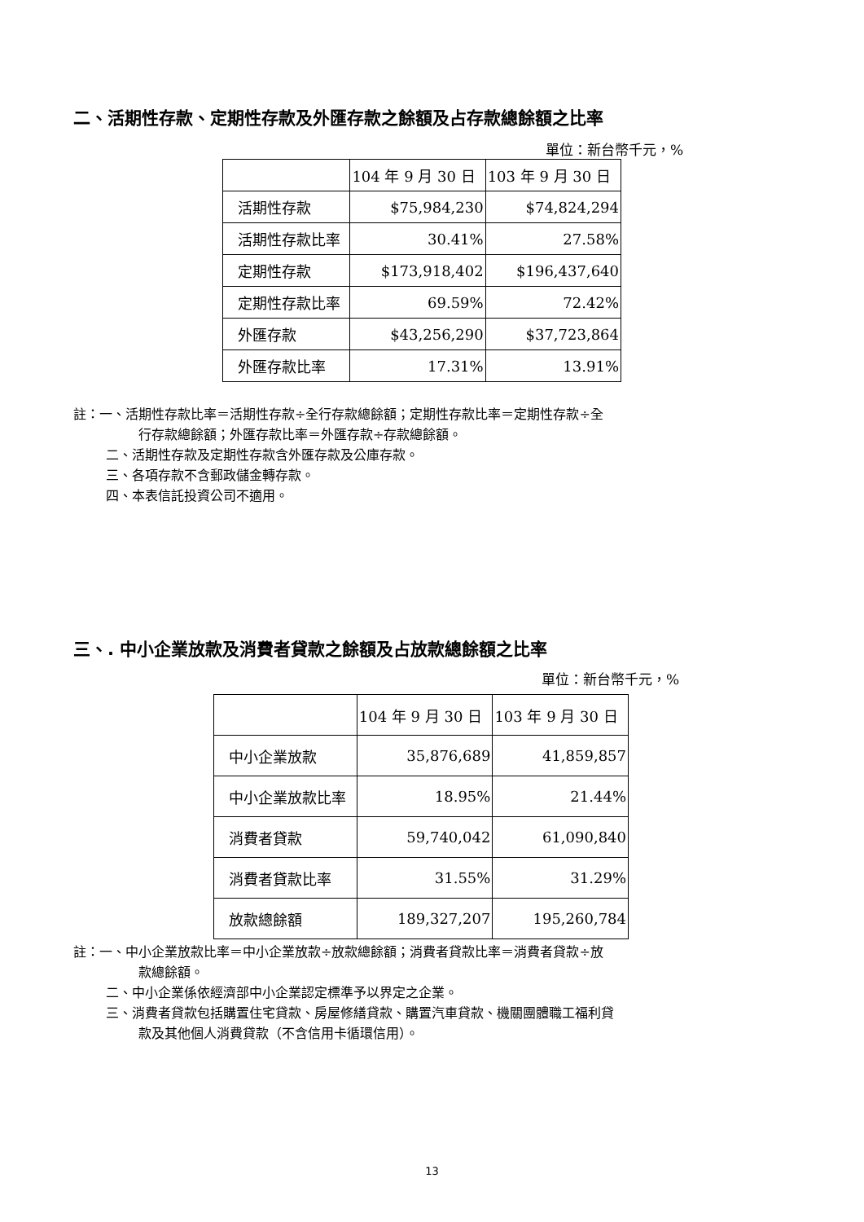二、活期性存款、定期性存款及外匯存款之餘額及占存款總餘額之比率
單位：新台幣千元，%
| | 104 年 9 月 30 日 | 103 年 9 月 30 日 |
| 活期性存款 | $75,984,230 | $74,824,294 |
| 活期性存款比率 | 30.41% | 27.58% |
| 定期性存款 | $173,918,402 | $196,437,640 |
| 定期性存款比率 | 69.59% | 72.42% |
| 外匯存款 | $43,256,290 | $37,723,864 |
| 外匯存款比率 | 17.31% | 13.91% |
註：一、活期性存款比率＝活期性存款÷全行存款總餘額；定期性存款比率＝定期性存款÷全
行存款總餘額；外匯存款比率＝外匯存款÷存款總餘額。
二、活期性存款及定期性存款含外匯存款及公庫存款。
三、各項存款不含郵政儲金轉存款。
四、本表信託投資公司不適用。
三、. 中小企業放款及消費者貸款之餘額及占放款總餘額之比率
單位：新台幣千元，%
| | 104 年 9 月 30 日 | 103 年 9 月 30 日 |
| 中小企業放款 | 35,876,689 | 41,859,857 |
| 中小企業放款比率 | 18.95% | 21.44% |
| 消費者貸款 | 59,740,042 | 61,090,840 |
| 消費者貸款比率 | 31.55% | 31.29% |
| 放款總餘額 | 189,327,207 | 195,260,784 |
註：一、中小企業放款比率＝中小企業放款÷放款總餘額；消費者貸款比率＝消費者貸款÷放
款總餘額。
二、中小企業係依經濟部中小企業認定標準予以界定之企業。
三、消費者貸款包括購置住宅貸款、房屋修繕貸款、購置汽車貸款、機關團體職工福利貸
款及其他個人消費貸款（不含信用卡循環信用）。
13